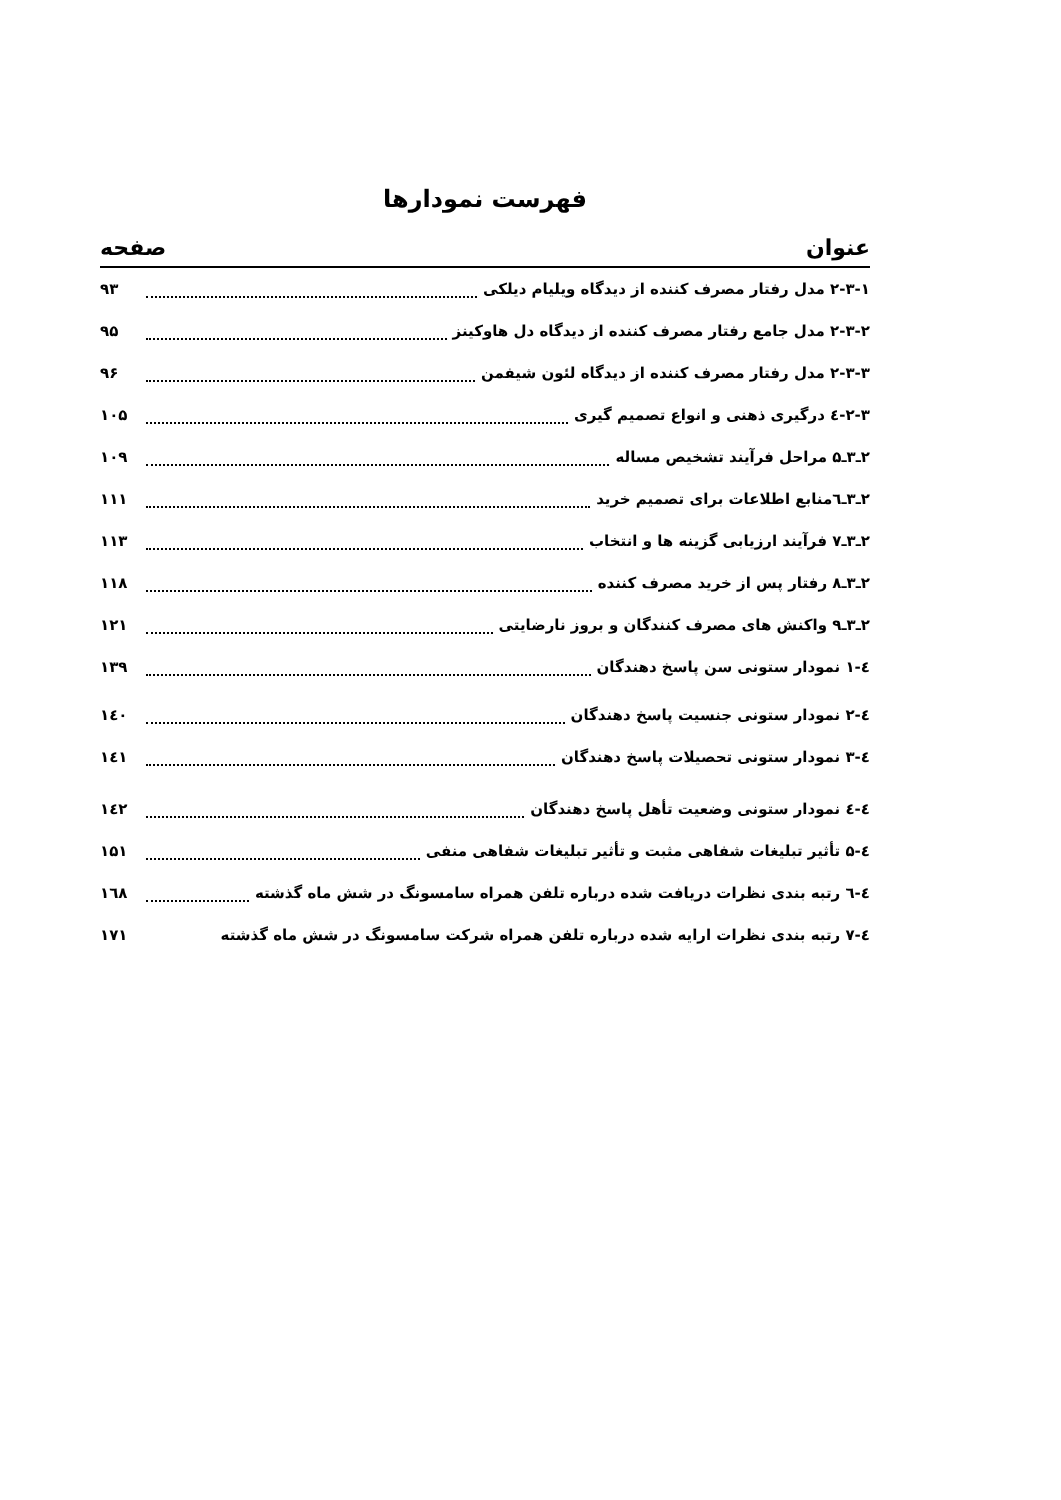فهرست نمودارها
عنوان صفحه
۲-۳-۱ مدل رفتار مصرف کننده از دیدگاه ویلیام دیلکی ۹۳
۲-۳-۲ مدل جامع رفتار مصرف کننده از دیدگاه دل هاوکینز ۹۵
۲-۳-۳ مدل رفتار مصرف کننده از دیدگاه لئون شیفمن ۹۶
۲-۳-٤ درگیری ذهنی و انواع تصمیم گیری ۱۰۵
۲ـ۳ـ۵ مراحل فرآیند تشخیص مساله ۱۰۹
۲ـ۳ـ٦منابع اطلاعات برای تصمیم خرید ۱۱۱
۲ـ۳ـ۷ فرآیند ارزیابی گزینه ها و انتخاب ۱۱۳
۲ـ۳ـ۸ رفتار پس از خرید مصرف کننده ۱۱۸
۲ـ۳ـ۹ واکنش های مصرف کنندگان و بروز نارضایتی ۱۲۱
٤-۱ نمودار ستونی سن پاسخ دهندگان ۱۳۹
٤-۲ نمودار ستونی جنسیت پاسخ دهندگان ۱٤۰
٤-۳ نمودار ستونی تحصیلات پاسخ دهندگان ۱٤۱
٤-٤ نمودار ستونی وضعیت تأهل پاسخ دهندگان ۱٤۲
٤-۵ تأثیر تبلیغات شفاهی مثبت و تأثیر تبلیغات شفاهی منفی ۱۵۱
٤-٦ رتبه بندی نظرات دریافت شده درباره تلفن همراه سامسونگ در شش ماه گذشته ۱٦۸
٤-۷ رتبه بندی نظرات ارایه شده درباره تلفن همراه شرکت سامسونگ در شش ماه گذشته ۱۷۱